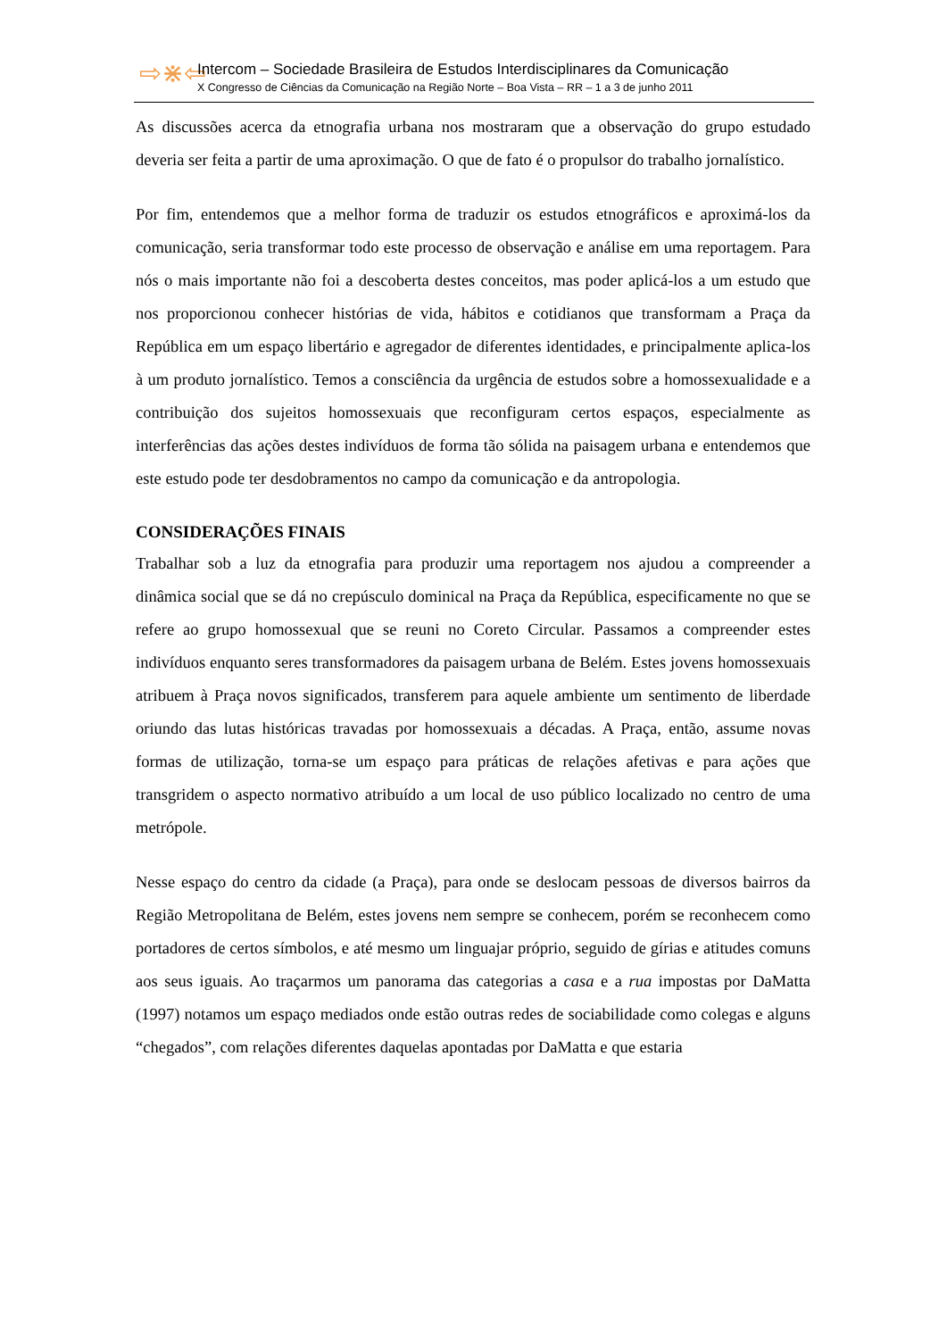⇨⋇⇦
Intercom – Sociedade Brasileira de Estudos Interdisciplinares da Comunicação
X Congresso de Ciências da Comunicação na Região Norte – Boa Vista – RR – 1 a 3 de junho 2011
As discussões acerca da etnografia urbana nos mostraram que a observação do grupo estudado deveria ser feita a partir de uma aproximação. O que de fato é o propulsor do trabalho jornalístico.
Por fim, entendemos que a melhor forma de traduzir os estudos etnográficos e aproximá-los da comunicação, seria transformar todo este processo de observação e análise em uma reportagem. Para nós o mais importante não foi a descoberta destes conceitos, mas poder aplicá-los a um estudo que nos proporcionou conhecer histórias de vida, hábitos e cotidianos que transformam a Praça da República em um espaço libertário e agregador de diferentes identidades, e principalmente aplica-los à um produto jornalístico. Temos a consciência da urgência de estudos sobre a homossexualidade e a contribuição dos sujeitos homossexuais que reconfiguram certos espaços, especialmente as interferências das ações destes indivíduos de forma tão sólida na paisagem urbana e entendemos que este estudo pode ter desdobramentos no campo da comunicação e da antropologia.
CONSIDERAÇÕES FINAIS
Trabalhar sob a luz da etnografia para produzir uma reportagem nos ajudou a compreender a dinâmica social que se dá no crepúsculo dominical na Praça da República, especificamente no que se refere ao grupo homossexual que se reuni no Coreto Circular. Passamos a compreender estes indivíduos enquanto seres transformadores da paisagem urbana de Belém. Estes jovens homossexuais atribuem à Praça novos significados, transferem para aquele ambiente um sentimento de liberdade oriundo das lutas históricas travadas por homossexuais a décadas. A Praça, então, assume novas formas de utilização, torna-se um espaço para práticas de relações afetivas e para ações que transgridem o aspecto normativo atribuído a um local de uso público localizado no centro de uma metrópole.
Nesse espaço do centro da cidade (a Praça), para onde se deslocam pessoas de diversos bairros da Região Metropolitana de Belém, estes jovens nem sempre se conhecem, porém se reconhecem como portadores de certos símbolos, e até mesmo um linguajar próprio, seguido de gírias e atitudes comuns aos seus iguais. Ao traçarmos um panorama das categorias a casa e a rua impostas por DaMatta (1997) notamos um espaço mediados onde estão outras redes de sociabilidade como colegas e alguns “chegados”, com relações diferentes daquelas apontadas por DaMatta e que estaria